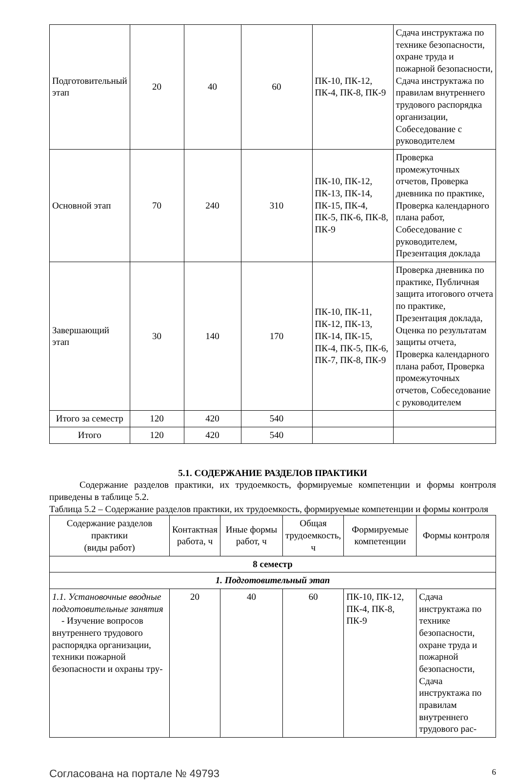| Подготовительный этап | 20 | 40 | 60 | ПК-10, ПК-12, ПК-4, ПК-8, ПК-9 | Сдача инструктажа по технике безопасности, охране труда и пожарной безопасности, Сдача инструктажа по правилам внутреннего трудового распорядка организации, Собеседование с руководителем |
| Основной этап | 70 | 240 | 310 | ПК-10, ПК-12, ПК-13, ПК-14, ПК-15, ПК-4, ПК-5, ПК-6, ПК-8, ПК-9 | Проверка промежуточных отчетов, Проверка дневника по практике, Проверка календарного плана работ, Собеседование с руководителем, Презентация доклада |
| Завершающий этап | 30 | 140 | 170 | ПК-10, ПК-11, ПК-12, ПК-13, ПК-14, ПК-15, ПК-4, ПК-5, ПК-6, ПК-7, ПК-8, ПК-9 | Проверка дневника по практике, Публичная защита итогового отчета по практике, Презентация доклада, Оценка по результатам защиты отчета, Проверка календарного плана работ, Проверка промежуточных отчетов, Собеседование с руководителем |
| Итого за семестр | 120 | 420 | 540 | | |
| Итого | 120 | 420 | 540 | | |
5.1. СОДЕРЖАНИЕ РАЗДЕЛОВ ПРАКТИКИ
Содержание разделов практики, их трудоемкость, формируемые компетенции и формы контроля приведены в таблице 5.2.
Таблица 5.2 – Содержание разделов практики, их трудоемкость, формируемые компетенции и формы контроля
| Содержание разделов практики (виды работ) | Контактная работа, ч | Иные формы работ, ч | Общая трудоемкость, ч | Формируемые компетенции | Формы контроля |
| --- | --- | --- | --- | --- | --- |
| 8 семестр | | | | | |
| 1. Подготовительный этап | | | | | |
| 1.1. Установочные вводные подготовительные занятия - Изучение вопросов внутреннего трудового распорядка организации, техники пожарной безопасности и охраны тру- | 20 | 40 | 60 | ПК-10, ПК-12, ПК-4, ПК-8, ПК-9 | Сдача инструктажа по технике безопасности, охране труда и пожарной безопасности, Сдача инструктажа по правилам внутреннего трудового рас- |
Согласована на портале № 49793 6